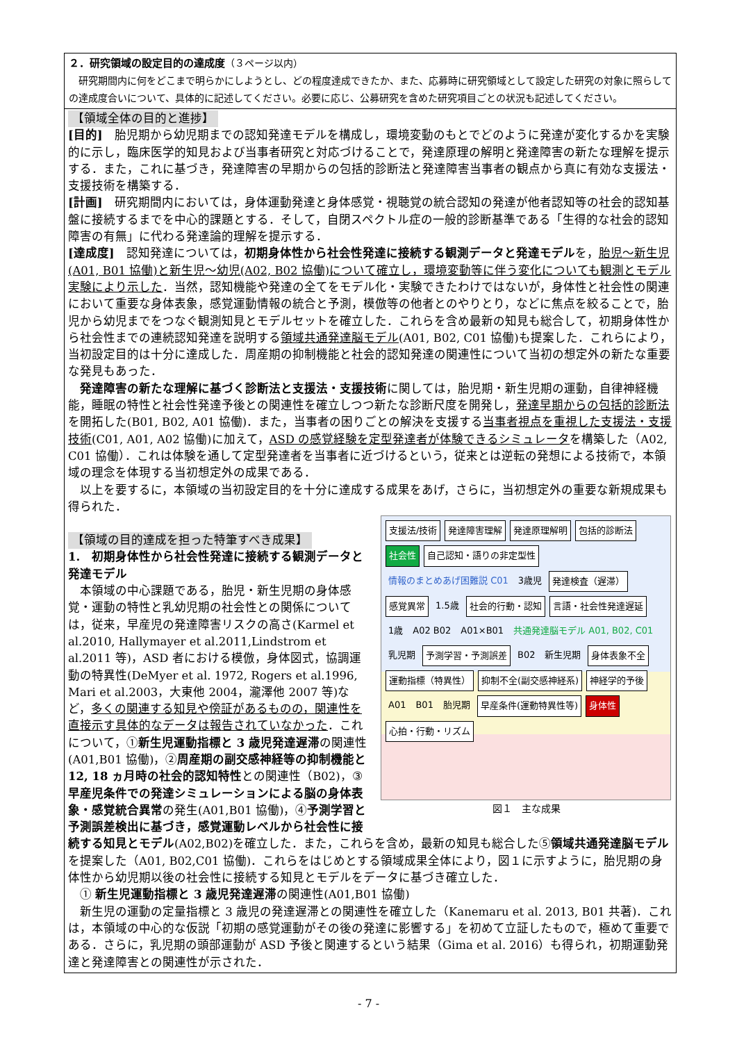２．研究領域の設定目的の達成度（３ページ以内）
　研究期間内に何をどこまで明らかにしようとし、どの程度達成できたか、また、応募時に研究領域として設定した研究の対象に照らしての達成度合いについて、具体的に記述してください。必要に応じ、公募研究を含めた研究項目ごとの状況も記述してください。
【領域全体の目的と進捗】
[目的]　胎児期から幼児期までの認知発達モデルを構成し，環境変動のもとでどのように発達が変化するかを実験的に示し，臨床医学的知見および当事者研究と対応づけることで，発達原理の解明と発達障害の新たな理解を提示する．また，これに基づき，発達障害の早期からの包括的診断法と発達障害当事者の観点から真に有効な支援法・支援技術を構築する．
[計画]　研究期間内においては，身体運動発達と身体感覚・視聴覚の統合認知の発達が他者認知等の社会的認知基盤に接続するまでを中心的課題とする．そして，自閉スペクトル症の一般的診断基準である「生得的な社会的認知障害の有無」に代わる発達論的理解を提示する．
[達成度]　認知発達については，初期身体性から社会性発達に接続する観測データと発達モデルを，胎児～新生児(A01, B01 協働)と新生児～幼児(A02, B02 協働)について確立し，環境変動等に伴う変化についても観測とモデル実験により示した．当然，認知機能や発達の全てをモデル化・実験できたわけではないが，身体性と社会性の関連において重要な身体表象，感覚運動情報の統合と予測，模倣等の他者とのやりとり，などに焦点を絞ることで，胎児から幼児までをつなぐ観測知見とモデルセットを確立した．これらを含め最新の知見も総合して，初期身体性から社会性までの連続認知発達を説明する領域共通発達脳モデル(A01, B02, C01 協働)も提案した．これらにより，当初設定目的は十分に達成した．周産期の抑制機能と社会的認知発達の関連性について当初の想定外の新たな重要な発見もあった．
　発達障害の新たな理解に基づく診断法と支援法・支援技術に関しては，胎児期・新生児期の運動，自律神経機能，睡眠の特性と社会性発達予後との関連性を確立しつつ新たな診断尺度を開発し，発達早期からの包括的診断法を開拓した(B01, B02, A01 協働)．また，当事者の困りごとの解決を支援する当事者視点を重視した支援法・支援技術(C01, A01, A02 協働)に加えて，ASD の感覚経験を定型発達者が体験できるシミュレータを構築した（A02, C01 協働）．これは体験を通して定型発達者を当事者に近づけるという，従来とは逆転の発想による技術で，本領域の理念を体現する当初想定外の成果である．
　以上を要するに，本領域の当初設定目的を十分に達成する成果をあげ，さらに，当初想定外の重要な新規成果も得られた．
支援法/技術 発達障害理解 発達原理解明 包括的診断法 社会性 自己認知・語りの非定型性 情報のまとめあげ困難説 C01 3歳児 発達検査（遅滞） 感覚異常 1.5歳 社会的行動・認知 言語・社会性発達遅延 1歳 A02 B02 A01×B01 共通発達脳モデル A01, B02, C01 乳児期 予測学習・予測誤差 B02 新生児期 身体表象不全 運動指標（特異性） 抑制不全(副交感神経系) 神経学的予後 A01 B01 胎児期 早産条件(運動特異性等) 身体性 心拍・行動・リズム
図１　主な成果
【領域の目的達成を担った特筆すべき成果】
1.　初期身体性から社会性発達に接続する観測データと発達モデル
　本領域の中心課題である，胎児・新生児期の身体感覚・運動の特性と乳幼児期の社会性との関係については，従来，早産児の発達障害リスクの高さ(Karmel et al.2010, Hallymayer et al.2011,Lindstrom et al.2011 等)，ASD 者における模倣，身体図式，協調運動の特異性(DeMyer et al. 1972, Rogers et al.1996, Mari et al.2003，大東他 2004，瀧澤他 2007 等)など，多くの関連する知見や傍証があるものの，関連性を直接示す具体的なデータは報告されていなかった．これについて，①新生児運動指標と 3 歳児発達遅滞の関連性(A01,B01 協働)，②周産期の副交感神経等の抑制機能と 12, 18 ヵ月時の社会的認知特性との関連性（B02)，③早産児条件での発達シミュレーションによる脳の身体表象・感覚統合異常の発生(A01,B01 協働)，④予測学習と予測誤差検出に基づき，感覚運動レベルから社会性に接続する知見とモデル(A02,B02)を確立した．また，これらを含め，最新の知見も総合した⑤領域共通発達脳モデルを提案した（A01, B02,C01 協働)．これらをはじめとする領域成果全体により，図１に示すように，胎児期の身体性から幼児期以後の社会性に接続する知見とモデルをデータに基づき確立した．
　① 新生児運動指標と 3 歳児発達遅滞の関連性(A01,B01 協働)
　新生児の運動の定量指標と 3 歳児の発達遅滞との関連性を確立した（Kanemaru et al. 2013, B01 共著)．これは，本領域の中心的な仮説「初期の感覚運動がその後の発達に影響する」を初めて立証したもので，極めて重要である．さらに，乳児期の頭部運動が ASD 予後と関連するという結果（Gima et al. 2016）も得られ，初期運動発達と発達障害との関連性が示された．
- 7 -